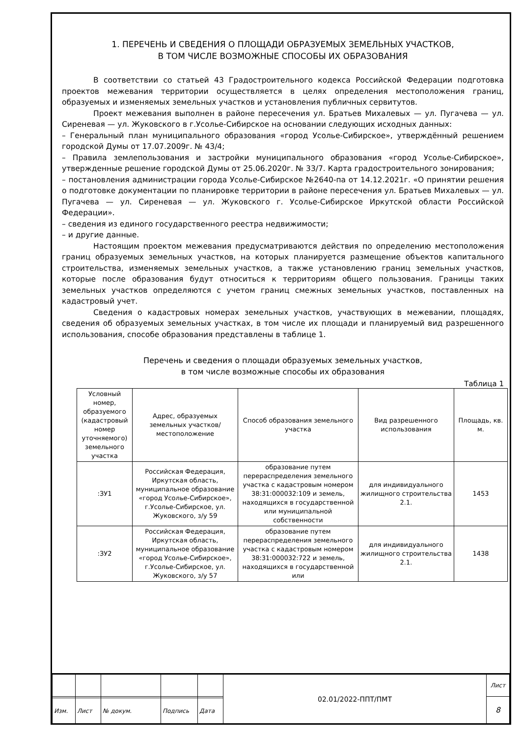1. ПЕРЕЧЕНЬ И СВЕДЕНИЯ О ПЛОЩАДИ ОБРАЗУЕМЫХ ЗЕМЕЛЬНЫХ УЧАСТКОВ,
В ТОМ ЧИСЛЕ ВОЗМОЖНЫЕ СПОСОБЫ ИХ ОБРАЗОВАНИЯ
В соответствии со статьей 43 Градостроительного кодекса Российской Федерации подготовка проектов межевания территории осуществляется в целях определения местоположения границ, образуемых и изменяемых земельных участков и установления публичных сервитутов.
Проект межевания выполнен в районе пересечения ул. Братьев Михалевых — ул. Пугачева — ул. Сиреневая — ул. Жуковского в г.Усолье-Сибирское на основании следующих исходных данных:
– Генеральный план муниципального образования «город Усолье-Сибирское», утверждённый решением городской Думы от 17.07.2009г. № 43/4;
– Правила землепользования и застройки муниципального образования «город Усолье-Сибирское», утвержденные решение городской Думы от 25.06.2020г. № 33/7. Карта градостроительного зонирования;
– постановления администрации города Усолье-Сибирское №2640-па от 14.12.2021г. «О принятии решения о подготовке документации по планировке территории в районе пересечения ул. Братьев Михалевых — ул. Пугачева — ул. Сиреневая — ул. Жуковского г. Усолье-Сибирское Иркутской области Российской Федерации».
– сведения из единого государственного реестра недвижимости;
– и другие данные.
Настоящим проектом межевания предусматриваются действия по определению местоположения границ образуемых земельных участков, на которых планируется размещение объектов капитального строительства, изменяемых земельных участков, а также установлению границ земельных участков, которые после образования будут относиться к территориям общего пользования. Границы таких земельных участков определяются с учетом границ смежных земельных участков, поставленных на кадастровый учет.
Сведения о кадастровых номерах земельных участков, участвующих в межевании, площадях, сведения об образуемых земельных участках, в том числе их площади и планируемый вид разрешенного использования, способе образования представлены в таблице 1.
Перечень и сведения о площади образуемых земельных участков,
в том числе возможные способы их образования
Таблица 1
| Условный номер, образуемого (кадастровый номер уточняемого) земельного участка | Адрес, образуемых земельных участков/ местоположение | Способ образования земельного участка | Вид разрешенного использования | Площадь, кв. м. |
| --- | --- | --- | --- | --- |
| :ЗУ1 | Российская Федерация, Иркутская область, муниципальное образование «город Усолье-Сибирское», г.Усолье-Сибирское, ул. Жуковского, з/у 59 | образование путем перераспределения земельного участка с кадастровым номером 38:31:000032:109 и земель, находящихся в государственной или муниципальной собственности | для индивидуального жилищного строительства 2.1. | 1453 |
| :ЗУ2 | Российская Федерация, Иркутская область, муниципальное образование «город Усолье-Сибирское», г.Усолье-Сибирское, ул. Жуковского, з/у 57 | образование путем перераспределения земельного участка с кадастровым номером 38:31:000032:722 и земель, находящихся в государственной или | для индивидуального жилищного строительства 2.1. | 1438 |
| | | | | | 02.01/2022-ППТ/ПМТ | Лист |
| | | | | | | 8 |
| Изм. | Лист | № докум. | Подпись | Дата | | |